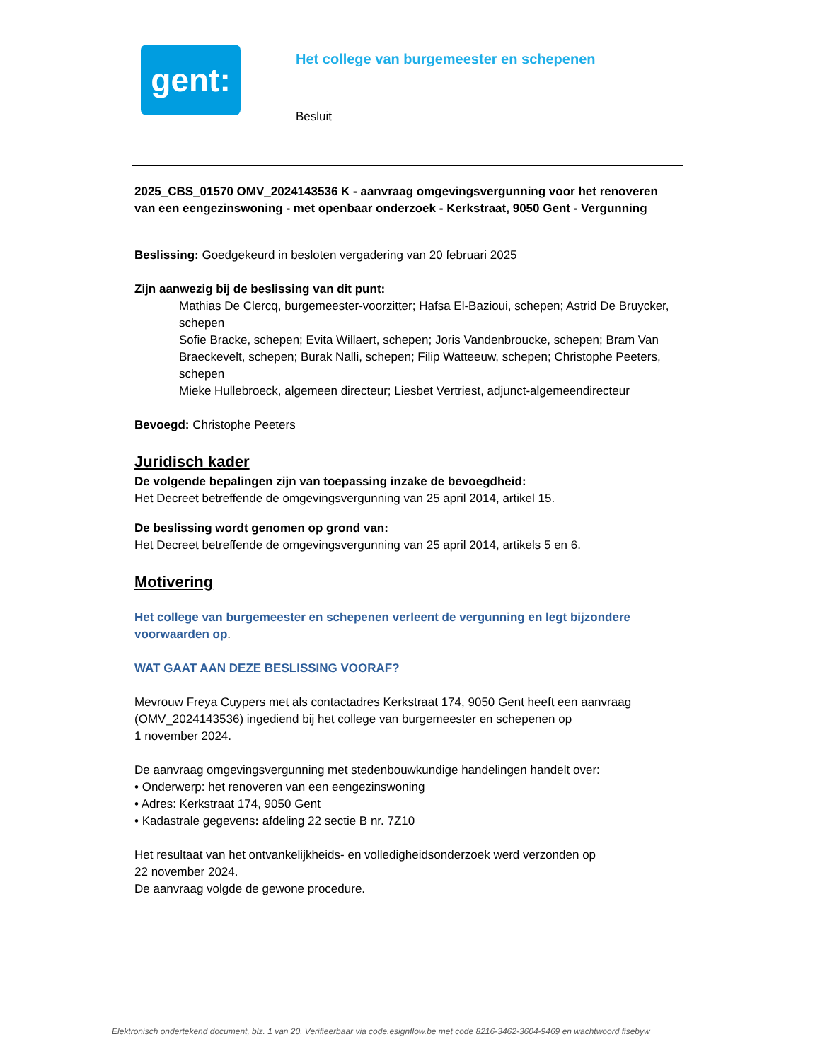gent:
Het college van burgemeester en schepenen
Besluit
2025_CBS_01570 OMV_2024143536 K - aanvraag omgevingsvergunning voor het renoveren van een eengezinswoning - met openbaar onderzoek - Kerkstraat, 9050 Gent - Vergunning
Beslissing: Goedgekeurd in besloten vergadering van 20 februari 2025
Zijn aanwezig bij de beslissing van dit punt:
Mathias De Clercq, burgemeester-voorzitter; Hafsa El-Bazioui, schepen; Astrid De Bruycker, schepen
Sofie Bracke, schepen; Evita Willaert, schepen; Joris Vandenbroucke, schepen; Bram Van Braeckevelt, schepen; Burak Nalli, schepen; Filip Watteeuw, schepen; Christophe Peeters, schepen
Mieke Hullebroeck, algemeen directeur; Liesbet Vertriest, adjunct-algemeendirecteur
Bevoegd: Christophe Peeters
Juridisch kader
De volgende bepalingen zijn van toepassing inzake de bevoegdheid:
Het Decreet betreffende de omgevingsvergunning van 25 april 2014, artikel 15.
De beslissing wordt genomen op grond van:
Het Decreet betreffende de omgevingsvergunning van 25 april 2014, artikels 5 en 6.
Motivering
Het college van burgemeester en schepenen verleent de vergunning en legt bijzondere voorwaarden op.
WAT GAAT AAN DEZE BESLISSING VOORAF?
Mevrouw Freya Cuypers met als contactadres Kerkstraat 174, 9050 Gent heeft een aanvraag (OMV_2024143536) ingediend bij het college van burgemeester en schepenen op
1 november 2024.
De aanvraag omgevingsvergunning met stedenbouwkundige handelingen handelt over:
• Onderwerp: het renoveren van een eengezinswoning
• Adres: Kerkstraat 174, 9050 Gent
• Kadastrale gegevens: afdeling 22 sectie B nr. 7Z10
Het resultaat van het ontvankelijkheids- en volledigheidsonderzoek werd verzonden op
22 november 2024.
De aanvraag volgde de gewone procedure.
Elektronisch ondertekend document, blz. 1 van 20. Verifieerbaar via code.esignflow.be met code 8216-3462-3604-9469 en wachtwoord fisebyw